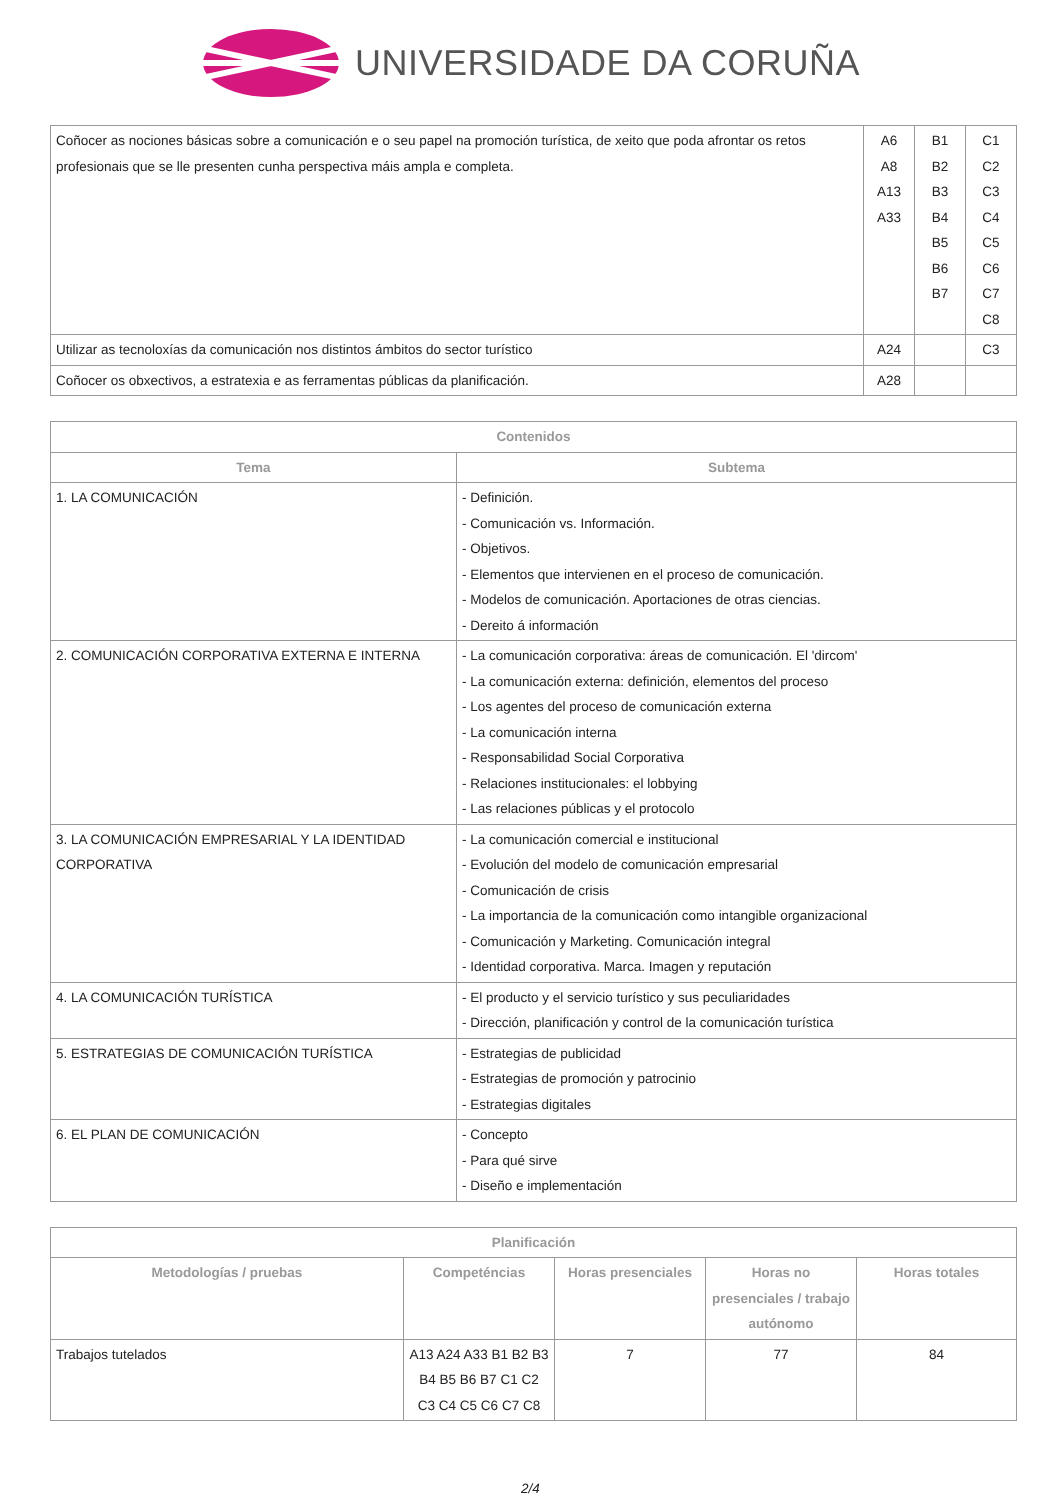UNIVERSIDADE DA CORUÑA
| Coñocer as nociones básicas sobre a comunicación e o seu papel na promoción turística, de xeito que poda afrontar os retos profesionais que se lle presenten cunha perspectiva máis ampla e completa. | A6 A8 A13 A33 | B1 B2 B3 B4 B5 B6 B7 | C1 C2 C3 C4 C5 C6 C7 C8 |
| Utilizar as tecnoloxías da comunicación nos distintos ámbitos do sector turístico | A24 | | C3 |
| Coñocer os obxectivos, a estratexia e as ferramentas públicas da planificación. | A28 | | |
| Contenidos | |
| --- | --- |
| Tema | Subtema |
| 1. LA COMUNICACIÓN | - Definición. - Comunicación vs. Información. - Objetivos. - Elementos que intervienen en el proceso de comunicación. - Modelos de comunicación. Aportaciones de otras ciencias. - Dereito á información |
| 2. COMUNICACIÓN CORPORATIVA EXTERNA E INTERNA | - La comunicación corporativa: áreas de comunicación. El 'dircom' - La comunicación externa: definición, elementos del proceso - Los agentes del proceso de comunicación externa - La comunicación interna - Responsabilidad Social Corporativa - Relaciones institucionales: el lobbying - Las relaciones públicas y el protocolo |
| 3. LA COMUNICACIÓN EMPRESARIAL Y LA IDENTIDAD CORPORATIVA | - La comunicación comercial e institucional - Evolución del modelo de comunicación empresarial - Comunicación de crisis - La importancia de la comunicación como intangible organizacional - Comunicación y Marketing. Comunicación integral - Identidad corporativa. Marca. Imagen y reputación |
| 4. LA COMUNICACIÓN TURÍSTICA | - El producto y el servicio turístico y sus peculiaridades - Dirección, planificación y control de la comunicación turística |
| 5. ESTRATEGIAS DE COMUNICACIÓN TURÍSTICA | - Estrategias de publicidad - Estrategias de promoción y patrocinio - Estrategias digitales |
| 6. EL PLAN DE COMUNICACIÓN | - Concepto - Para qué sirve - Diseño e implementación |
| Planificación | | | | |
| --- | --- | --- | --- | --- |
| Metodologías / pruebas | Competéncias | Horas presenciales | Horas no presenciales / trabajo autónomo | Horas totales |
| Trabajos tutelados | A13 A24 A33 B1 B2 B3 B4 B5 B6 B7 C1 C2 C3 C4 C5 C6 C7 C8 | 7 | 77 | 84 |
2/4